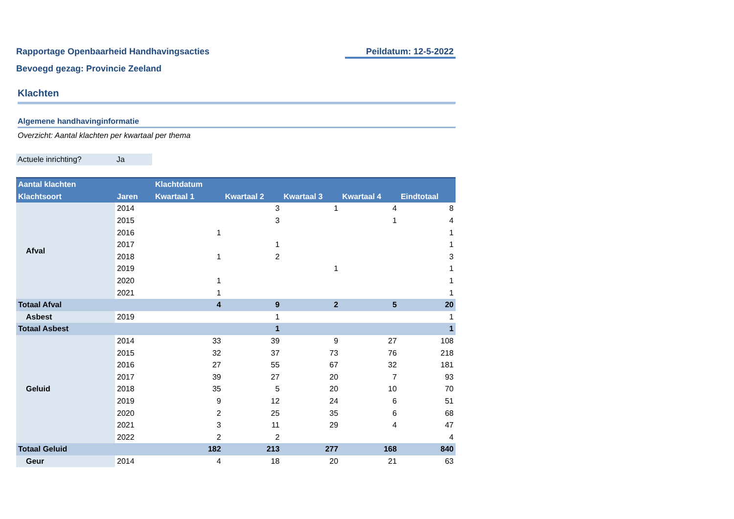Rapportage Openbaarheid Handhavingsacties Peildatum: 12-5-2022
Bevoegd gezag: Provincie Zeeland
Klachten
Algemene handhavinginformatie
Overzicht: Aantal klachten per kwartaal per thema
Actuele inrichting? Ja
| Aantal klachten | | Klachtdatum | | | | |
| --- | --- | --- | --- | --- | --- | --- |
| Klachtsoort | Jaren | Kwartaal 1 | Kwartaal 2 | Kwartaal 3 | Kwartaal 4 | Eindtotaal |
| Afval | 2014 | | 3 | 1 | 4 | 8 |
| | 2015 | | 3 | | 1 | 4 |
| | 2016 | 1 | | | | 1 |
| | 2017 | | 1 | | | 1 |
| | 2018 | 1 | 2 | | | 3 |
| | 2019 | | | 1 | | 1 |
| | 2020 | 1 | | | | 1 |
| | 2021 | 1 | | | | 1 |
| Totaal Afval | | 4 | 9 | 2 | 5 | 20 |
| Asbest | 2019 | | 1 | | | 1 |
| Totaal Asbest | | | 1 | | | 1 |
| Geluid | 2014 | 33 | 39 | 9 | 27 | 108 |
| | 2015 | 32 | 37 | 73 | 76 | 218 |
| | 2016 | 27 | 55 | 67 | 32 | 181 |
| | 2017 | 39 | 27 | 20 | 7 | 93 |
| | 2018 | 35 | 5 | 20 | 10 | 70 |
| | 2019 | 9 | 12 | 24 | 6 | 51 |
| | 2020 | 2 | 25 | 35 | 6 | 68 |
| | 2021 | 3 | 11 | 29 | 4 | 47 |
| | 2022 | 2 | 2 | | | 4 |
| Totaal Geluid | | 182 | 213 | 277 | 168 | 840 |
| Geur | 2014 | 4 | 18 | 20 | 21 | 63 |